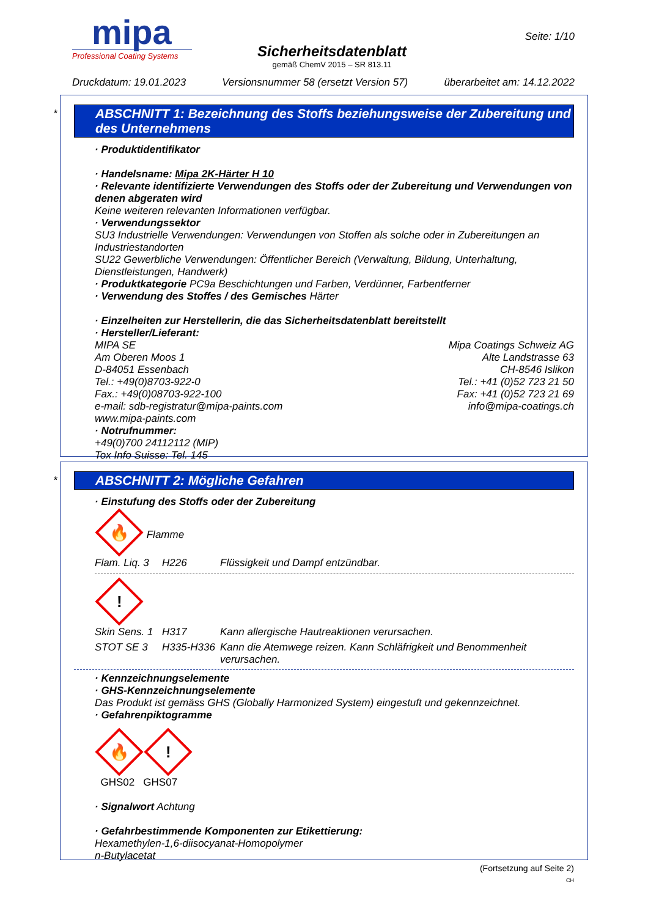mipa
Professional Coating Systems
Sicherheitsdatenblatt
gemäß ChemV 2015 – SR 813.11
Seite: 1/10
Druckdatum: 19.01.2023 Versionsnummer 58 (ersetzt Version 57) überarbeitet am: 14.12.2022
*
ABSCHNITT 1: Bezeichnung des Stoffs beziehungsweise der Zubereitung und des Unternehmens
· Produktidentifikator
· Handelsname: Mipa 2K-Härter H 10
· Relevante identifizierte Verwendungen des Stoffs oder der Zubereitung und Verwendungen von denen abgeraten wird
Keine weiteren relevanten Informationen verfügbar.
· Verwendungssektor
SU3 Industrielle Verwendungen: Verwendungen von Stoffen als solche oder in Zubereitungen an Industriestandorten
SU22 Gewerbliche Verwendungen: Öffentlicher Bereich (Verwaltung, Bildung, Unterhaltung, Dienstleistungen, Handwerk)
· Produktkategorie PC9a Beschichtungen und Farben, Verdünner, Farbentferner
· Verwendung des Stoffes / des Gemisches Härter
· Einzelheiten zur Herstellerin, die das Sicherheitsdatenblatt bereitstellt
· Hersteller/Lieferant:
MIPA SE
Am Oberen Moos 1
D-84051 Essenbach
Tel.: +49(0)8703-922-0
Fax.: +49(0)08703-922-100
e-mail: sdb-registratur@mipa-paints.com
www.mipa-paints.com
Mipa Coatings Schweiz AG
Alte Landstrasse 63
CH-8546 Islikon
Tel.: +41 (0)52 723 21 50
Fax: +41 (0)52 723 21 69
info@mipa-coatings.ch
· Notrufnummer:
+49(0)700 24112112 (MIP)
Tox Info Suisse: Tel. 145
*
ABSCHNITT 2: Mögliche Gefahren
· Einstufung des Stoffs oder der Zubereitung
🔥
Flamme
Flam. Liq. 3 H226 Flüssigkeit und Dampf entzündbar.
!
Skin Sens. 1 H317 Kann allergische Hautreaktionen verursachen.
STOT SE 3 H335-H336 Kann die Atemwege reizen. Kann Schläfrigkeit und Benommenheit verursachen.
· Kennzeichnungselemente
· GHS-Kennzeichnungselemente
Das Produkt ist gemäss GHS (Globally Harmonized System) eingestuft und gekennzeichnet.
· Gefahrenpiktogramme
🔥
!
GHS02 GHS07
· Signalwort Achtung
· Gefahrbestimmende Komponenten zur Etikettierung:
Hexamethylen-1,6-diisocyanat-Homopolymer
n-Butylacetat
(Fortsetzung auf Seite 2)
CH